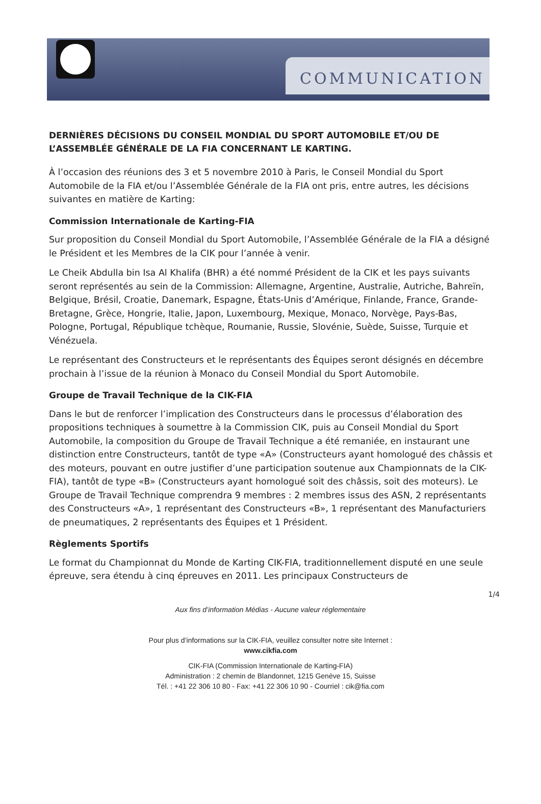COMMUNICATION
DERNIÈRES DÉCISIONS DU CONSEIL MONDIAL DU SPORT AUTOMOBILE ET/OU DE L’ASSEMBLÉE GÉNÉRALE DE LA FIA CONCERNANT LE KARTING.
À l’occasion des réunions des 3 et 5 novembre 2010 à Paris, le Conseil Mondial du Sport Automobile de la FIA et/ou l’Assemblée Générale de la FIA ont pris, entre autres, les décisions suivantes en matière de Karting:
Commission Internationale de Karting-FIA
Sur proposition du Conseil Mondial du Sport Automobile, l’Assemblée Générale de la FIA a désigné le Président et les Membres de la CIK pour l’année à venir.
Le Cheik Abdulla bin Isa Al Khalifa (BHR) a été nommé Président de la CIK et les pays suivants seront représentés au sein de la Commission: Allemagne, Argentine, Australie, Autriche, Bahreïn, Belgique, Brésil, Croatie, Danemark, Espagne, États-Unis d’Amérique, Finlande, France, Grande-Bretagne, Grèce, Hongrie, Italie, Japon, Luxembourg, Mexique, Monaco, Norvège, Pays-Bas, Pologne, Portugal, République tchèque, Roumanie, Russie, Slovénie, Suède, Suisse, Turquie et Vénézuela.
Le représentant des Constructeurs et le représentants des Équipes seront désignés en décembre prochain à l’issue de la réunion à Monaco du Conseil Mondial du Sport Automobile.
Groupe de Travail Technique de la CIK-FIA
Dans le but de renforcer l’implication des Constructeurs dans le processus d’élaboration des propositions techniques à soumettre à la Commission CIK, puis au Conseil Mondial du Sport Automobile, la composition du Groupe de Travail Technique a été remaniée, en instaurant une distinction entre Constructeurs, tantôt de type «A» (Constructeurs ayant homologué des châssis et des moteurs, pouvant en outre justifier d’une participation soutenue aux Championnats de la CIK-FIA), tantôt de type «B» (Constructeurs ayant homologué soit des châssis, soit des moteurs). Le Groupe de Travail Technique comprendra 9 membres : 2 membres issus des ASN, 2 représentants des Constructeurs «A», 1 représentant des Constructeurs «B», 1 représentant des Manufacturiers de pneumatiques, 2 représentants des Équipes et 1 Président.
Règlements Sportifs
Le format du Championnat du Monde de Karting CIK-FIA, traditionnellement disputé en une seule épreuve, sera étendu à cinq épreuves en 2011. Les principaux Constructeurs de
1/4
Aux fins d’information Médias - Aucune valeur réglementaire
Pour plus d’informations sur la CIK-FIA, veuillez consulter notre site Internet :
www.cikfia.com
CIK-FIA (Commission Internationale de Karting-FIA)
Administration : 2 chemin de Blandonnet, 1215 Genève 15, Suisse
Tél. : +41 22 306 10 80 - Fax: +41 22 306 10 90 - Courriel : cik@fia.com